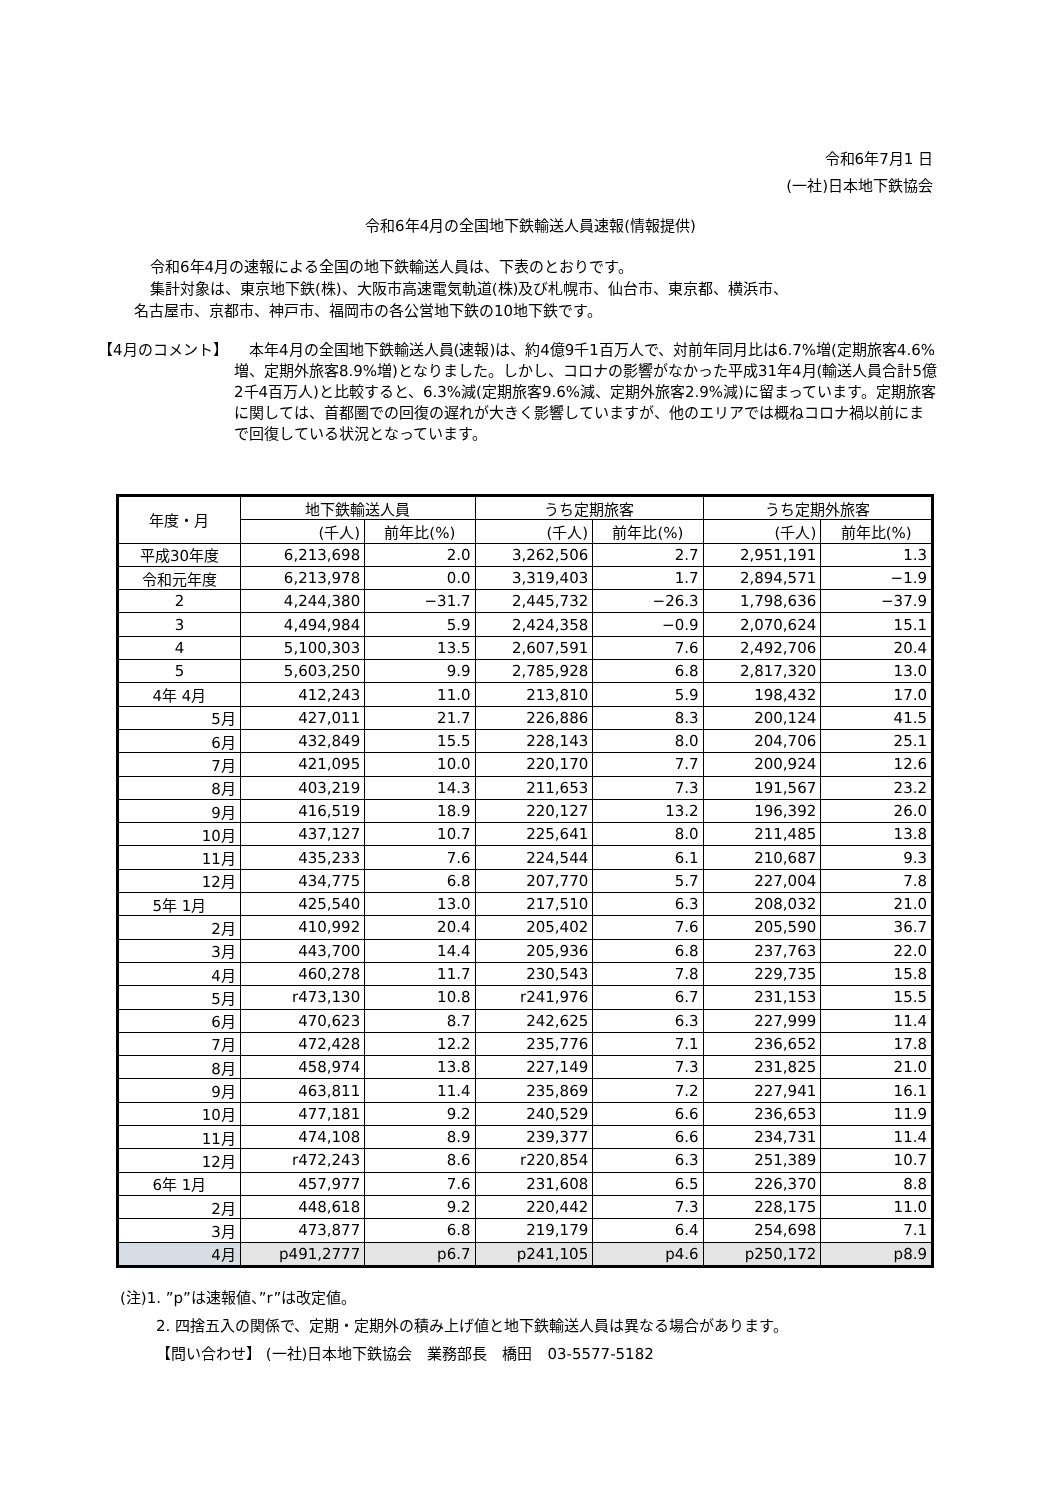令和6年7月1 日
(一社)日本地下鉄協会
令和6年4月の全国地下鉄輸送人員速報(情報提供)
令和6年4月の速報による全国の地下鉄輸送人員は、下表のとおりです。
集計対象は、東京地下鉄(株)、大阪市高速電気軌道(株)及び札幌市、仙台市、東京都、横浜市、
名古屋市、京都市、神戸市、福岡市の各公営地下鉄の10地下鉄です。
【4月のコメント】 　本年4月の全国地下鉄輸送人員(速報)は、約4億9千1百万人で、対前年同月比は6.7%増(定期旅客4.6%増、定期外旅客8.9%増)となりました。しかし、コロナの影響がなかった平成31年4月(輸送人員合計5億2千4百万人)と比較すると、6.3%減(定期旅客9.6%減、定期外旅客2.9%減)に留まっています。定期旅客に関しては、首都圏での回復の遅れが大きく影響していますが、他のエリアでは概ねコロナ禍以前にまで回復している状況となっています。
| 年度・月 | 地下鉄輸送人員 | | うち定期旅客 | | うち定期外旅客 | |
| --- | --- | --- | --- | --- | --- | --- |
| | (千人) | 前年比(%) | (千人) | 前年比(%) | (千人) | 前年比(%) |
| 平成30年度 | 6,213,698 | 2.0 | 3,262,506 | 2.7 | 2,951,191 | 1.3 |
| 令和元年度 | 6,213,978 | 0.0 | 3,319,403 | 1.7 | 2,894,571 | −1.9 |
| 2 | 4,244,380 | −31.7 | 2,445,732 | −26.3 | 1,798,636 | −37.9 |
| 3 | 4,494,984 | 5.9 | 2,424,358 | −0.9 | 2,070,624 | 15.1 |
| 4 | 5,100,303 | 13.5 | 2,607,591 | 7.6 | 2,492,706 | 20.4 |
| 5 | 5,603,250 | 9.9 | 2,785,928 | 6.8 | 2,817,320 | 13.0 |
| 4年 4月 | 412,243 | 11.0 | 213,810 | 5.9 | 198,432 | 17.0 |
| 5月 | 427,011 | 21.7 | 226,886 | 8.3 | 200,124 | 41.5 |
| 6月 | 432,849 | 15.5 | 228,143 | 8.0 | 204,706 | 25.1 |
| 7月 | 421,095 | 10.0 | 220,170 | 7.7 | 200,924 | 12.6 |
| 8月 | 403,219 | 14.3 | 211,653 | 7.3 | 191,567 | 23.2 |
| 9月 | 416,519 | 18.9 | 220,127 | 13.2 | 196,392 | 26.0 |
| 10月 | 437,127 | 10.7 | 225,641 | 8.0 | 211,485 | 13.8 |
| 11月 | 435,233 | 7.6 | 224,544 | 6.1 | 210,687 | 9.3 |
| 12月 | 434,775 | 6.8 | 207,770 | 5.7 | 227,004 | 7.8 |
| 5年 1月 | 425,540 | 13.0 | 217,510 | 6.3 | 208,032 | 21.0 |
| 2月 | 410,992 | 20.4 | 205,402 | 7.6 | 205,590 | 36.7 |
| 3月 | 443,700 | 14.4 | 205,936 | 6.8 | 237,763 | 22.0 |
| 4月 | 460,278 | 11.7 | 230,543 | 7.8 | 229,735 | 15.8 |
| 5月 | r473,130 | 10.8 | r241,976 | 6.7 | 231,153 | 15.5 |
| 6月 | 470,623 | 8.7 | 242,625 | 6.3 | 227,999 | 11.4 |
| 7月 | 472,428 | 12.2 | 235,776 | 7.1 | 236,652 | 17.8 |
| 8月 | 458,974 | 13.8 | 227,149 | 7.3 | 231,825 | 21.0 |
| 9月 | 463,811 | 11.4 | 235,869 | 7.2 | 227,941 | 16.1 |
| 10月 | 477,181 | 9.2 | 240,529 | 6.6 | 236,653 | 11.9 |
| 11月 | 474,108 | 8.9 | 239,377 | 6.6 | 234,731 | 11.4 |
| 12月 | r472,243 | 8.6 | r220,854 | 6.3 | 251,389 | 10.7 |
| 6年 1月 | 457,977 | 7.6 | 231,608 | 6.5 | 226,370 | 8.8 |
| 2月 | 448,618 | 9.2 | 220,442 | 7.3 | 228,175 | 11.0 |
| 3月 | 473,877 | 6.8 | 219,179 | 6.4 | 254,698 | 7.1 |
| 4月 | p491,2777 | p6.7 | p241,105 | p4.6 | p250,172 | p8.9 |
(注)1. ”p”は速報値、”r”は改定値。
2. 四捨五入の関係で、定期・定期外の積み上げ値と地下鉄輸送人員は異なる場合があります。
【問い合わせ】 (一社)日本地下鉄協会　業務部長　橋田　03-5577-5182